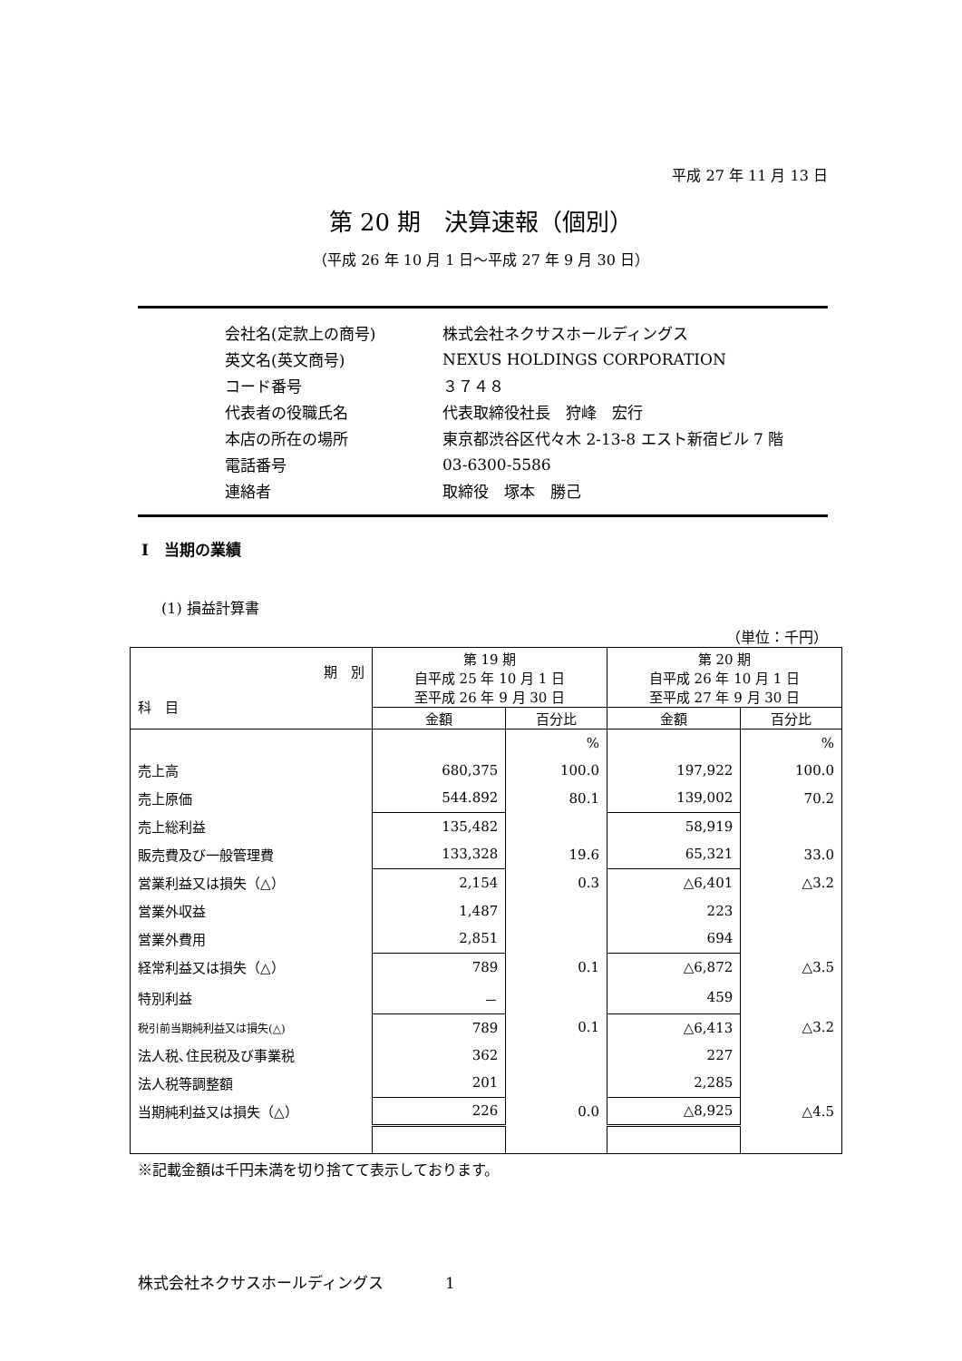平成 27 年 11 月 13 日
第 20 期　決算速報（個別）
（平成 26 年 10 月 1 日～平成 27 年 9 月 30 日）
| 会社名(定款上の商号) | 株式会社ネクサスホールディングス |
| 英文名(英文商号) | NEXUS HOLDINGS CORPORATION |
| コード番号 | ３７４８ |
| 代表者の役職氏名 | 代表取締役社長 狩峰 宏行 |
| 本店の所在の場所 | 東京都渋谷区代々木 2-13-8 エスト新宿ビル 7 階 |
| 電話番号 | 03-6300-5586 |
| 連絡者 | 取締役 塚本 勝己 |
Ⅰ　当期の業績
(1) 損益計算書
（単位：千円）
| 期 別 科 目 | 第 19 期 自平成 25 年 10 月 1 日 至平成 26 年 9 月 30 日 | | 第 20 期 自平成 26 年 10 月 1 日 至平成 27 年 9 月 30 日 | |
| --- | --- | --- | --- | --- |
| | 金額 | 百分比 | 金額 | 百分比 |
| | | % | | % |
| 売上高 | 680,375 | 100.0 | 197,922 | 100.0 |
| 売上原価 | 544.892 | 80.1 | 139,002 | 70.2 |
| 売上総利益 | 135,482 | | 58,919 | |
| 販売費及び一般管理費 | 133,328 | 19.6 | 65,321 | 33.0 |
| 営業利益又は損失（△） | 2,154 | 0.3 | △6,401 | △3.2 |
| 営業外収益 | 1,487 | | 223 | |
| 営業外費用 | 2,851 | | 694 | |
| 経常利益又は損失（△） | 789 | 0.1 | △6,872 | △3.5 |
| 特別利益 | － | | 459 | |
| 税引前当期純利益又は損失(△) | 789 | 0.1 | △6,413 | △3.2 |
| 法人税､住民税及び事業税 | 362 | | 227 | |
| 法人税等調整額 | 201 | | 2,285 | |
| 当期純利益又は損失（△） | 226 | 0.0 | △8,925 | △4.5 |
※記載金額は千円未満を切り捨てて表示しております。
株式会社ネクサスホールディングス　　　　1